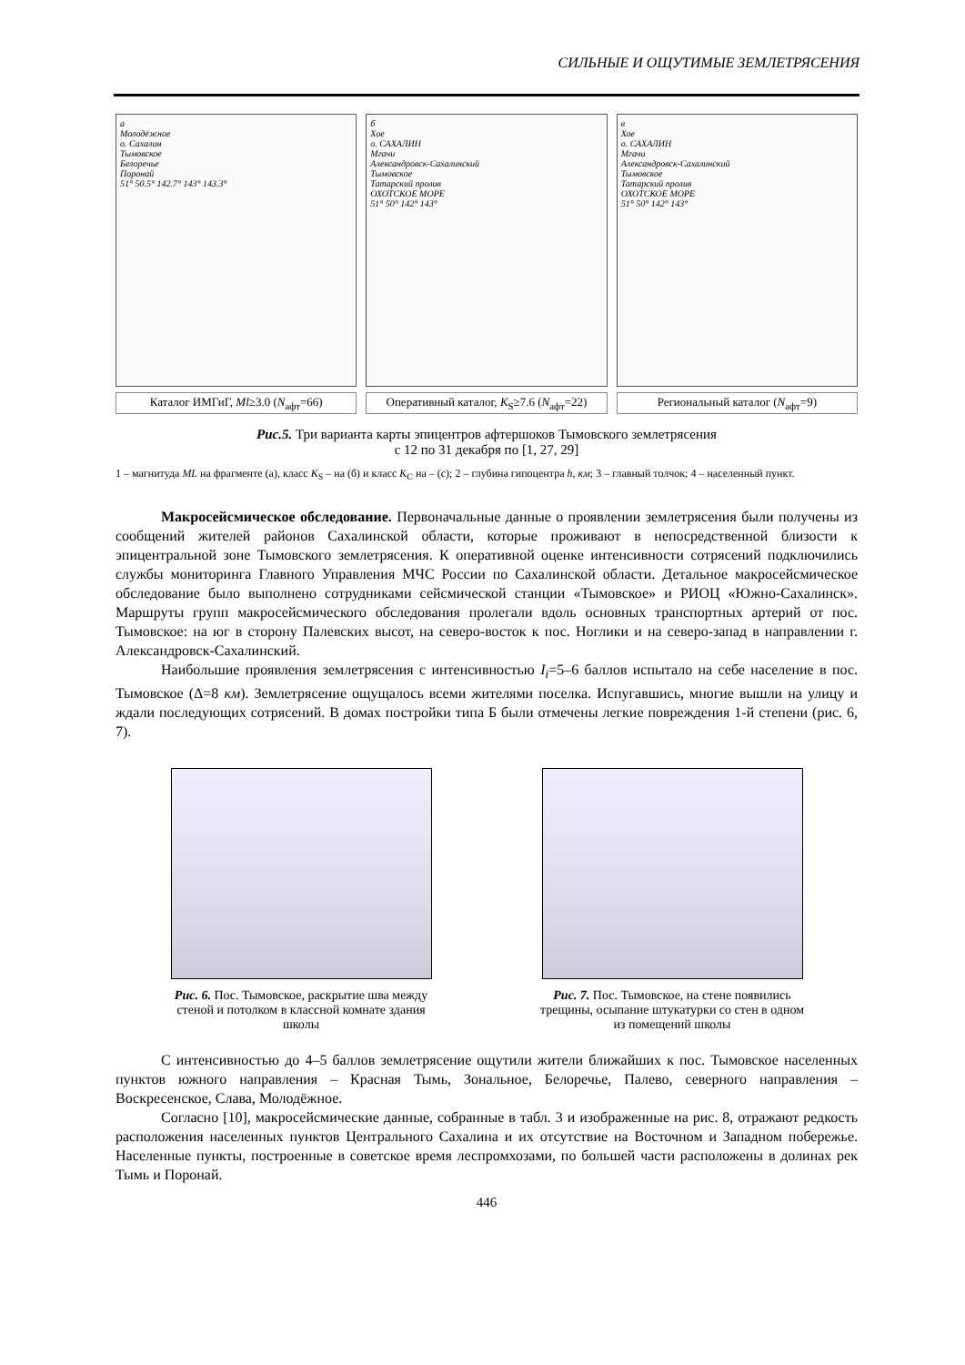СИЛЬНЫЕ И ОЩУТИМЫЕ ЗЕМЛЕТРЯСЕНИЯ
а
Молодёжное
о. Сахалин
Тымовское
Белоречье
Поронай
51° 50.5° 142.7° 143° 143.3°
Каталог ИМГиГ, Ml≥3.0 (N<sub>афт</sub>=66)
б
Хое
о. САХАЛИН
Мгачи
Александровск-Сахалинский
Тымовское
Татарский пролив
ОХОТСКОЕ МОРЕ
51° 50° 142° 143°
Оперативный каталог, K<sub>S</sub>≥7.6 (N<sub>афт</sub>=22)
в
Хое
о. САХАЛИН
Мгачи
Александровск-Сахалинский
Тымовское
Татарский пролив
ОХОТСКОЕ МОРЕ
51° 50° 142° 143°
Региональный каталог (N<sub>афт</sub>=9)
Рис.5. Три варианта карты эпицентров афтершоков Тымовского землетрясения
с 12 по 31 декабря по [1, 27, 29]
1 – магнитуда ML на фрагменте (а), класс K<sub>S</sub> – на (б) и класс K<sub>C</sub> на – (с); 2 – глубина гипоцентра h, км; 3 – главный толчок; 4 – населенный пункт.
Макросейсмическое обследование. Первоначальные данные о проявлении землетрясения были получены из сообщений жителей районов Сахалинской области, которые проживают в непосредственной близости к эпицентральной зоне Тымовского землетрясения. К оперативной оценке интенсивности сотрясений подключились службы мониторинга Главного Управления МЧС России по Сахалинской области. Детальное макросейсмическое обследование было выполнено сотрудниками сейсмической станции «Тымовское» и РИОЦ «Южно-Сахалинск». Маршруты групп макросейсмического обследования пролегали вдоль основных транспортных артерий от пос. Тымовское: на юг в сторону Палевских высот, на северо-восток к пос. Ноглики и на северо-запад в направлении г. Александровск-Сахалинский.
Наибольшие проявления землетрясения с интенсивностью I<sub>i</sub>=5–6 баллов испытало на себе население в пос. Тымовское (Δ=8 км). Землетрясение ощущалось всеми жителями поселка. Испугавшись, многие вышли на улицу и ждали последующих сотрясений. В домах постройки типа Б были отмечены легкие повреждения 1-й степени (рис. 6, 7).
Рис. 6. Пос. Тымовское, раскрытие шва между стеной и потолком в классной комнате здания школы
Рис. 7. Пос. Тымовское, на стене появились трещины, осыпание штукатурки со стен в одном из помещений школы
С интенсивностью до 4–5 баллов землетрясение ощутили жители ближайших к пос. Тымовское населенных пунктов южного направления – Красная Тымь, Зональное, Белоречье, Палево, северного направления – Воскресенское, Слава, Молодёжное.
Согласно [10], макросейсмические данные, собранные в табл. 3 и изображенные на рис. 8, отражают редкость расположения населенных пунктов Центрального Сахалина и их отсутствие на Восточном и Западном побережье. Населенные пункты, построенные в советское время леспромхозами, по большей части расположены в долинах рек Тымь и Поронай.
446